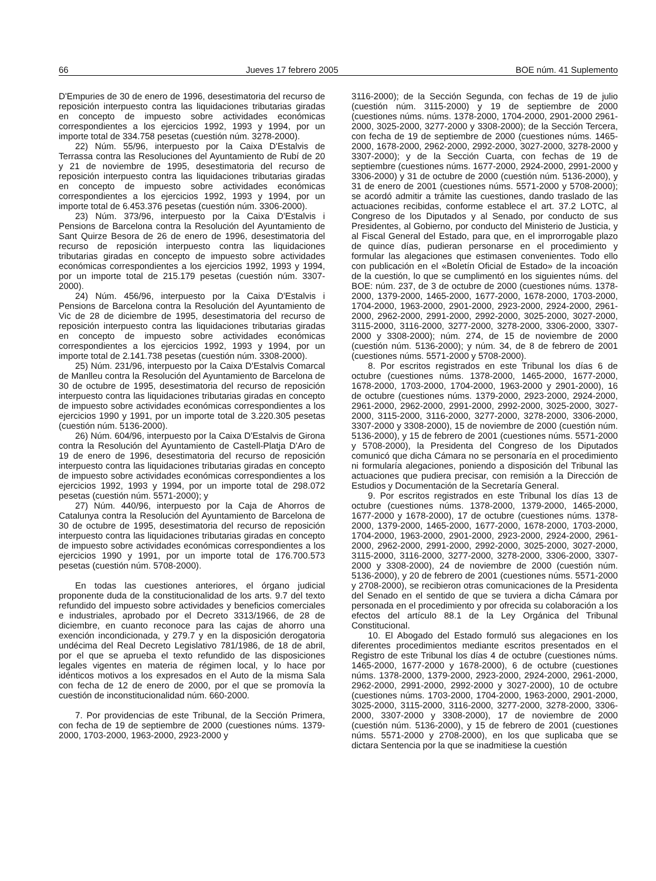66 Jueves 17 febrero 2005 BOE núm. 41 Suplemento
D'Empuries de 30 de enero de 1996, desestimatoria del recurso de reposición interpuesto contra las liquidaciones tributarias giradas en concepto de impuesto sobre actividades económicas correspondientes a los ejercicios 1992, 1993 y 1994, por un importe total de 334.758 pesetas (cuestión núm. 3278-2000).
22) Núm. 55/96, interpuesto por la Caixa D'Estalvis de Terrassa contra las Resoluciones del Ayuntamiento de Rubí de 20 y 21 de noviembre de 1995, desestimatoria del recurso de reposición interpuesto contra las liquidaciones tributarias giradas en concepto de impuesto sobre actividades económicas correspondientes a los ejercicios 1992, 1993 y 1994, por un importe total de 6.453.376 pesetas (cuestión núm. 3306-2000).
23) Núm. 373/96, interpuesto por la Caixa D'Estalvis i Pensions de Barcelona contra la Resolución del Ayuntamiento de Sant Quirze Besora de 26 de enero de 1996, desestimatoria del recurso de reposición interpuesto contra las liquidaciones tributarias giradas en concepto de impuesto sobre actividades económicas correspondientes a los ejercicios 1992, 1993 y 1994, por un importe total de 215.179 pesetas (cuestión núm. 3307-2000).
24) Núm. 456/96, interpuesto por la Caixa D'Estalvis i Pensions de Barcelona contra la Resolución del Ayuntamiento de Vic de 28 de diciembre de 1995, desestimatoria del recurso de reposición interpuesto contra las liquidaciones tributarias giradas en concepto de impuesto sobre actividades económicas correspondientes a los ejercicios 1992, 1993 y 1994, por un importe total de 2.141.738 pesetas (cuestión núm. 3308-2000).
25) Núm. 231/96, interpuesto por la Caixa D'Estalvis Comarcal de Manlleu contra la Resolución del Ayuntamiento de Barcelona de 30 de octubre de 1995, desestimatoria del recurso de reposición interpuesto contra las liquidaciones tributarias giradas en concepto de impuesto sobre actividades económicas correspondientes a los ejercicios 1990 y 1991, por un importe total de 3.220.305 pesetas (cuestión núm. 5136-2000).
26) Núm. 604/96, interpuesto por la Caixa D'Estalvis de Girona contra la Resolución del Ayuntamiento de Castell-Platja D'Aro de 19 de enero de 1996, desestimatoria del recurso de reposición interpuesto contra las liquidaciones tributarias giradas en concepto de impuesto sobre actividades económicas correspondientes a los ejercicios 1992, 1993 y 1994, por un importe total de 298.072 pesetas (cuestión núm. 5571-2000); y
27) Núm. 440/96, interpuesto por la Caja de Ahorros de Catalunya contra la Resolución del Ayuntamiento de Barcelona de 30 de octubre de 1995, desestimatoria del recurso de reposición interpuesto contra las liquidaciones tributarias giradas en concepto de impuesto sobre actividades económicas correspondientes a los ejercicios 1990 y 1991, por un importe total de 176.700.573 pesetas (cuestión núm. 5708-2000).
En todas las cuestiones anteriores, el órgano judicial proponente duda de la constitucionalidad de los arts. 9.7 del texto refundido del impuesto sobre actividades y beneficios comerciales e industriales, aprobado por el Decreto 3313/1966, de 28 de diciembre, en cuanto reconoce para las cajas de ahorro una exención incondicionada, y 279.7 y en la disposición derogatoria undécima del Real Decreto Legislativo 781/1986, de 18 de abril, por el que se aprueba el texto refundido de las disposiciones legales vigentes en materia de régimen local, y lo hace por idénticos motivos a los expresados en el Auto de la misma Sala con fecha de 12 de enero de 2000, por el que se promovía la cuestión de inconstitucionalidad núm. 660-2000.
7. Por providencias de este Tribunal, de la Sección Primera, con fecha de 19 de septiembre de 2000 (cuestiones núms. 1379-2000, 1703-2000, 1963-2000, 2923-2000 y
3116-2000); de la Sección Segunda, con fechas de 19 de julio (cuestión núm. 3115-2000) y 19 de septiembre de 2000 (cuestiones núms. núms. 1378-2000, 1704-2000, 2901-2000 2961-2000, 3025-2000, 3277-2000 y 3308-2000); de la Sección Tercera, con fecha de 19 de septiembre de 2000 (cuestiones núms. 1465-2000, 1678-2000, 2962-2000, 2992-2000, 3027-2000, 3278-2000 y 3307-2000); y de la Sección Cuarta, con fechas de 19 de septiembre (cuestiones núms. 1677-2000, 2924-2000, 2991-2000 y 3306-2000) y 31 de octubre de 2000 (cuestión núm. 5136-2000), y 31 de enero de 2001 (cuestiones núms. 5571-2000 y 5708-2000); se acordó admitir a trámite las cuestiones, dando traslado de las actuaciones recibidas, conforme establece el art. 37.2 LOTC, al Congreso de los Diputados y al Senado, por conducto de sus Presidentes, al Gobierno, por conducto del Ministerio de Justicia, y al Fiscal General del Estado, para que, en el improrrogable plazo de quince días, pudieran personarse en el procedimiento y formular las alegaciones que estimasen convenientes. Todo ello con publicación en el «Boletín Oficial de Estado» de la incoación de la cuestión, lo que se cumplimentó en los siguientes núms. del BOE: núm. 237, de 3 de octubre de 2000 (cuestiones núms. 1378-2000, 1379-2000, 1465-2000, 1677-2000, 1678-2000, 1703-2000, 1704-2000, 1963-2000, 2901-2000, 2923-2000, 2924-2000, 2961-2000, 2962-2000, 2991-2000, 2992-2000, 3025-2000, 3027-2000, 3115-2000, 3116-2000, 3277-2000, 3278-2000, 3306-2000, 3307-2000 y 3308-2000); núm. 274, de 15 de noviembre de 2000 (cuestión núm. 5136-2000); y núm. 34, de 8 de febrero de 2001 (cuestiones núms. 5571-2000 y 5708-2000).
8. Por escritos registrados en este Tribunal los días 6 de octubre (cuestiones núms. 1378-2000, 1465-2000, 1677-2000, 1678-2000, 1703-2000, 1704-2000, 1963-2000 y 2901-2000), 16 de octubre (cuestiones núms. 1379-2000, 2923-2000, 2924-2000, 2961-2000, 2962-2000, 2991-2000, 2992-2000, 3025-2000, 3027-2000, 3115-2000, 3116-2000, 3277-2000, 3278-2000, 3306-2000, 3307-2000 y 3308-2000), 15 de noviembre de 2000 (cuestión núm. 5136-2000), y 15 de febrero de 2001 (cuestiones núms. 5571-2000 y 5708-2000), la Presidenta del Congreso de los Diputados comunicó que dicha Cámara no se personaría en el procedimiento ni formularía alegaciones, poniendo a disposición del Tribunal las actuaciones que pudiera precisar, con remisión a la Dirección de Estudios y Documentación de la Secretaría General.
9. Por escritos registrados en este Tribunal los días 13 de octubre (cuestiones núms. 1378-2000, 1379-2000, 1465-2000, 1677-2000 y 1678-2000), 17 de octubre (cuestiones núms. 1378-2000, 1379-2000, 1465-2000, 1677-2000, 1678-2000, 1703-2000, 1704-2000, 1963-2000, 2901-2000, 2923-2000, 2924-2000, 2961-2000, 2962-2000, 2991-2000, 2992-2000, 3025-2000, 3027-2000, 3115-2000, 3116-2000, 3277-2000, 3278-2000, 3306-2000, 3307-2000 y 3308-2000), 24 de noviembre de 2000 (cuestión núm. 5136-2000), y 20 de febrero de 2001 (cuestiones núms. 5571-2000 y 2708-2000), se recibieron otras comunicaciones de la Presidenta del Senado en el sentido de que se tuviera a dicha Cámara por personada en el procedimiento y por ofrecida su colaboración a los efectos del artículo 88.1 de la Ley Orgánica del Tribunal Constitucional.
10. El Abogado del Estado formuló sus alegaciones en los diferentes procedimientos mediante escritos presentados en el Registro de este Tribunal los días 4 de octubre (cuestiones núms. 1465-2000, 1677-2000 y 1678-2000), 6 de octubre (cuestiones núms. 1378-2000, 1379-2000, 2923-2000, 2924-2000, 2961-2000, 2962-2000, 2991-2000, 2992-2000 y 3027-2000), 10 de octubre (cuestiones núms. 1703-2000, 1704-2000, 1963-2000, 2901-2000, 3025-2000, 3115-2000, 3116-2000, 3277-2000, 3278-2000, 3306-2000, 3307-2000 y 3308-2000), 17 de noviembre de 2000 (cuestión núm. 5136-2000), y 15 de febrero de 2001 (cuestiones núms. 5571-2000 y 2708-2000), en los que suplicaba que se dictara Sentencia por la que se inadmitiese la cuestión